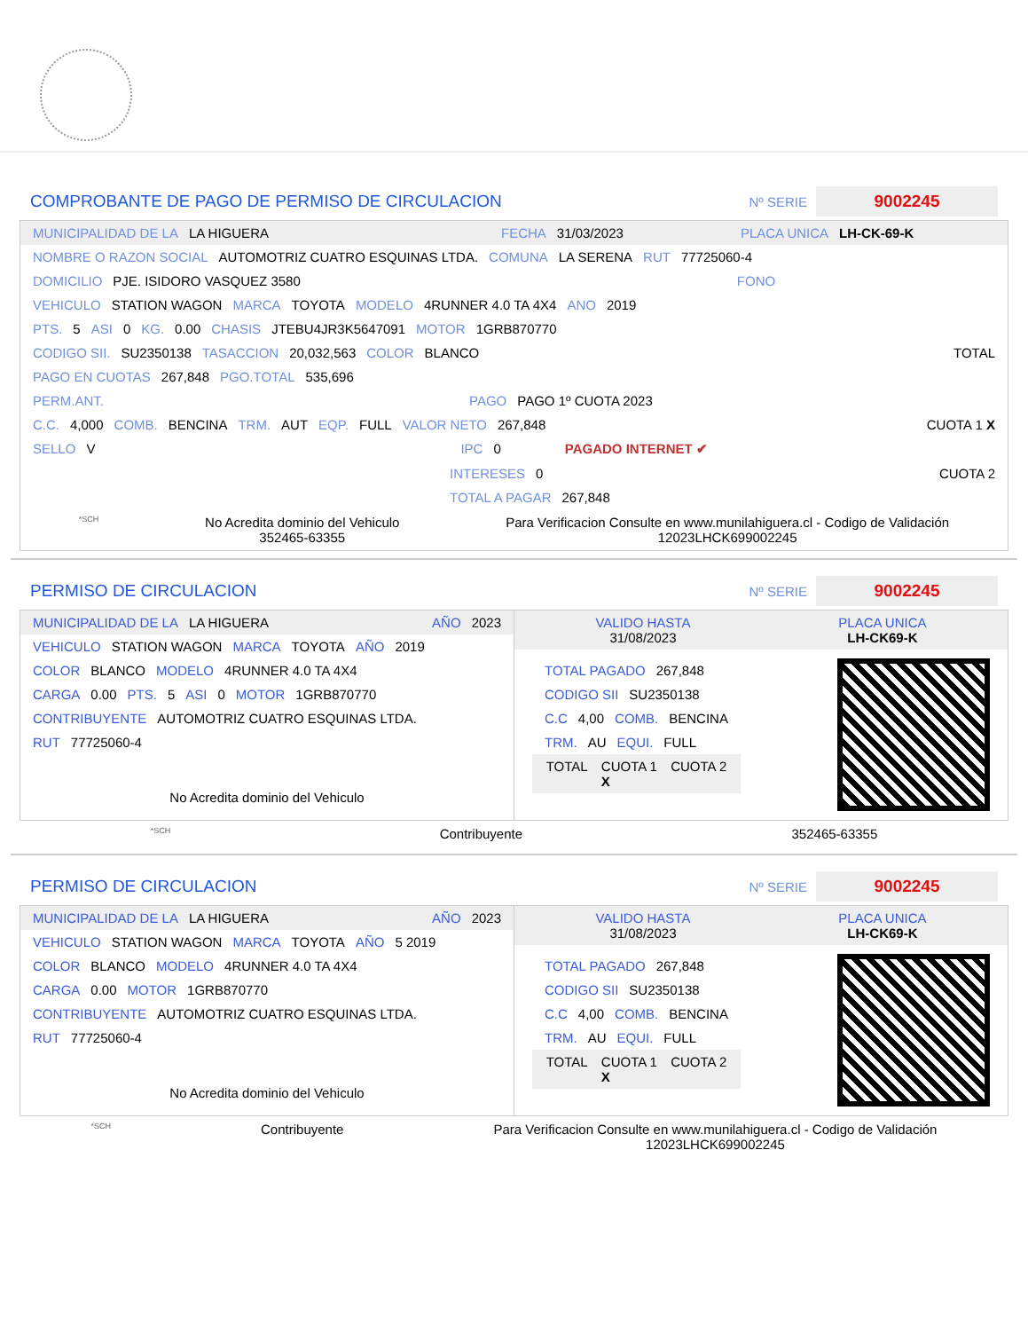COMPROBANTE DE PAGO DE PERMISO DE CIRCULACION
Nº SERIE 9002245
MUNICIPALIDAD DE LA LA HIGUERA FECHA 31/03/2023 PLACA UNICA LH-CK-69-K
NOMBRE O RAZON SOCIAL AUTOMOTRIZ CUATRO ESQUINAS LTDA. COMUNA LA SERENA RUT 77725060-4
DOMICILIO PJE. ISIDORO VASQUEZ 3580 FONO
VEHICULO STATION WAGON MARCA TOYOTA MODELO 4RUNNER 4.0 TA 4X4 ANO 2019
PTS. 5 ASI 0 KG. 0.00 CHASIS JTEBU4JR3K5647091 MOTOR 1GRB870770
CODIGO SII. SU2350138 TASACCION 20,032,563 COLOR BLANCO TOTAL
PAGO EN CUOTAS 267,848 PGO.TOTAL 535,696
PERM.ANT. PAGO PAGO 1º CUOTA 2023
C.C. 4,000 COMB. BENCINA TRM. AUT EQP. FULL VALOR NETO 267,848 CUOTA 1 X
SELLO V IPC 0 PAGADO INTERNET ✔
INTERESES 0 CUOTA 2
TOTAL A PAGAR 267,848
*SCH No Acredita dominio del Vehiculo
352465-63355 Para Verificacion Consulte en www.munilahiguera.cl - Codigo de Validación
12023LHCK699002245
PERMISO DE CIRCULACION
Nº SERIE 9002245
MUNICIPALIDAD DE LA LA HIGUERA AÑO 2023
VEHICULO STATION WAGON MARCA TOYOTA AÑO 2019
COLOR BLANCO MODELO 4RUNNER 4.0 TA 4X4
CARGA 0.00 PTS. 5 ASI 0 MOTOR 1GRB870770
CONTRIBUYENTE AUTOMOTRIZ CUATRO ESQUINAS LTDA.
RUT 77725060-4
No Acredita dominio del Vehiculo
VALIDO HASTA
31/08/2023 PLACA UNICA
LH-CK69-K
TOTAL PAGADO 267,848
CODIGO SII SU2350138
C.C 4,00 COMB. BENCINA
TRM. AU EQUI. FULL
TOTAL CUOTA 1
X CUOTA 2
*SCH Contribuyente 352465-63355
PERMISO DE CIRCULACION
Nº SERIE 9002245
MUNICIPALIDAD DE LA LA HIGUERA AÑO 2023
VEHICULO STATION WAGON MARCA TOYOTA AÑO 5 2019
COLOR BLANCO MODELO 4RUNNER 4.0 TA 4X4
CARGA 0.00 MOTOR 1GRB870770
CONTRIBUYENTE AUTOMOTRIZ CUATRO ESQUINAS LTDA.
RUT 77725060-4
No Acredita dominio del Vehiculo
VALIDO HASTA
31/08/2023 PLACA UNICA
LH-CK69-K
TOTAL PAGADO 267,848
CODIGO SII SU2350138
C.C 4,00 COMB. BENCINA
TRM. AU EQUI. FULL
TOTAL CUOTA 1
X CUOTA 2
*SCH Contribuyente Para Verificacion Consulte en www.munilahiguera.cl - Codigo de Validación
12023LHCK699002245